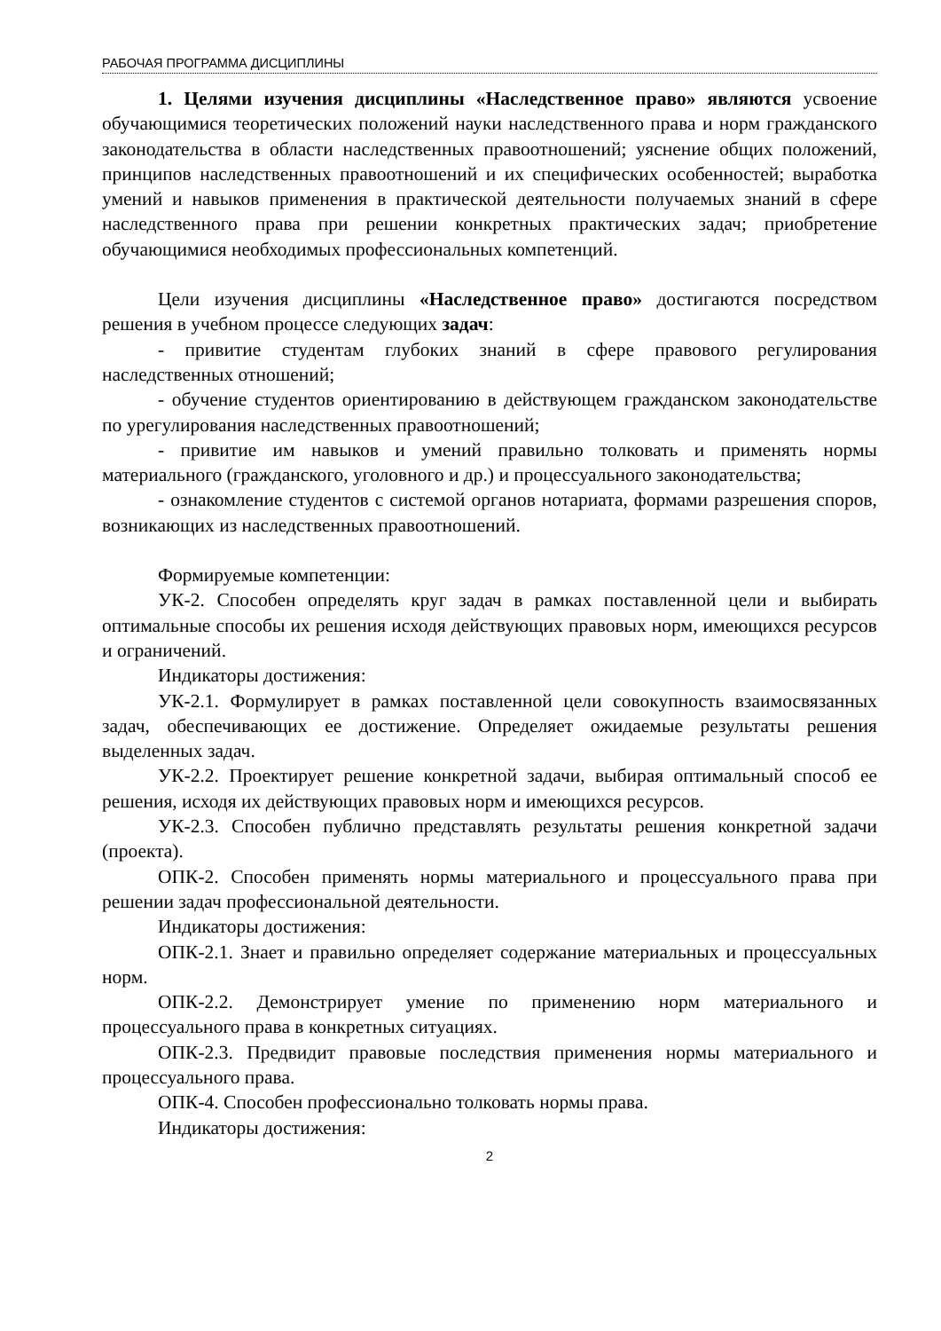РАБОЧАЯ ПРОГРАММА ДИСЦИПЛИНЫ
1. Целями изучения дисциплины «Наследственное право» являются усвоение обучающимися теоретических положений науки наследственного права и норм гражданского законодательства в области наследственных правоотношений; уяснение общих положений, принципов наследственных правоотношений и их специфических особенностей; выработка умений и навыков применения в практической деятельности получаемых знаний в сфере наследственного права при решении конкретных практических задач; приобретение обучающимися необходимых профессиональных компетенций.
Цели изучения дисциплины «Наследственное право» достигаются посредством решения в учебном процессе следующих задач:
- привитие студентам глубоких знаний в сфере правового регулирования наследственных отношений;
- обучение студентов ориентированию в действующем гражданском законодательстве по урегулирования наследственных правоотношений;
- привитие им навыков и умений правильно толковать и применять нормы материального (гражданского, уголовного и др.) и процессуального законодательства;
- ознакомление студентов с системой органов нотариата, формами разрешения споров, возникающих из наследственных правоотношений.
Формируемые компетенции:
УК-2. Способен определять круг задач в рамках поставленной цели и выбирать оптимальные способы их решения исходя действующих правовых норм, имеющихся ресурсов и ограничений.
Индикаторы достижения:
УК-2.1. Формулирует в рамках поставленной цели совокупность взаимосвязанных задач, обеспечивающих ее достижение. Определяет ожидаемые результаты решения выделенных задач.
УК-2.2. Проектирует решение конкретной задачи, выбирая оптимальный способ ее решения, исходя их действующих правовых норм и имеющихся ресурсов.
УК-2.3. Способен публично представлять результаты решения конкретной задачи (проекта).
ОПК-2. Способен применять нормы материального и процессуального права при решении задач профессиональной деятельности.
Индикаторы достижения:
ОПК-2.1. Знает и правильно определяет содержание материальных и процессуальных норм.
ОПК-2.2. Демонстрирует умение по применению норм материального и процессуального права в конкретных ситуациях.
ОПК-2.3. Предвидит правовые последствия применения нормы материального и процессуального права.
ОПК-4. Способен профессионально толковать нормы права.
Индикаторы достижения:
2